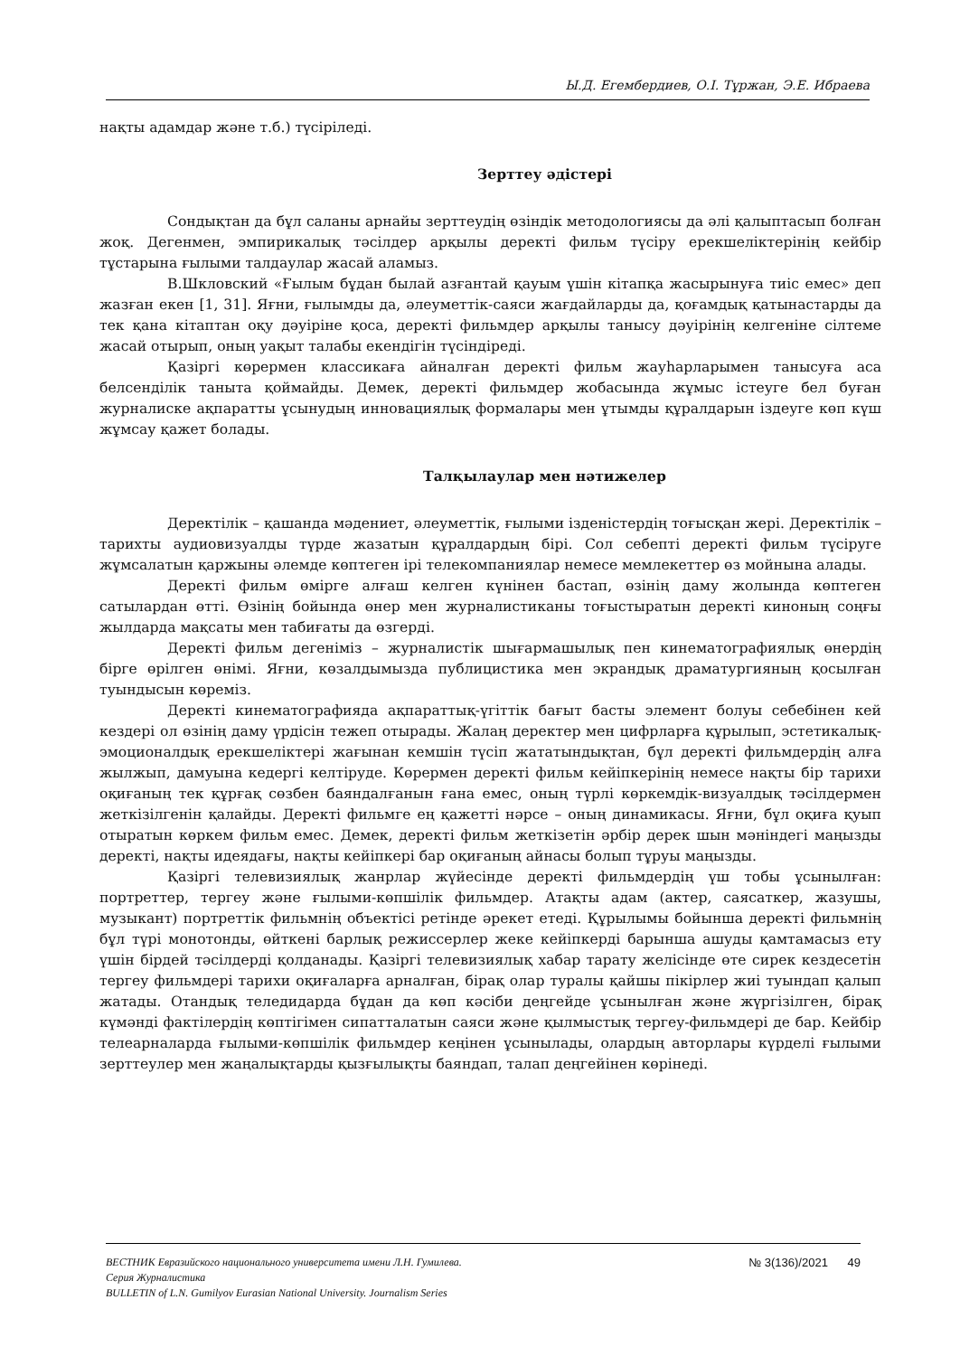Ы.Д. Егембердиев, О.І. Тұржан, Э.Е. Ибраева
нақты адамдар және т.б.) түсіріледі.
Зерттеу әдістері
Сондықтан да бұл саланы арнайы зерттеудің өзіндік методологиясы да әлі қалыптасып болған жоқ. Дегенмен, эмпирикалық тәсілдер арқылы деректі фильм түсіру ерекшеліктерінің кейбір тұстарына ғылыми талдаулар жасай аламыз.
В.Шкловский «Ғылым бұдан былай азғантай қауым үшін кітапқа жасырынуға тиіс емес» деп жазған екен [1, 31]. Яғни, ғылымды да, әлеуметтік-саяси жағдайларды да, қоғамдық қатынастарды да тек қана кітаптан оқу дәуіріне қоса, деректі фильмдер арқылы танысу дәуірінің келгеніне сілтеме жасай отырып, оның уақыт талабы екендігін түсіндіреді.
Қазіргі көрермен классикаға айналған деректі фильм жауһарларымен танысуға аса белсенділік таныта қоймайды. Демек, деректі фильмдер жобасында жұмыс істеуге бел буған журналиске ақпаратты ұсынудың инновациялық формалары мен ұтымды құралдарын іздеуге көп күш жұмсау қажет болады.
Талқылаулар мен нәтижелер
Деректілік – қашанда мәдениет, әлеуметтік, ғылыми ізденістердің тоғысқан жері. Деректілік – тарихты аудиовизуалды түрде жазатын құралдардың бірі. Сол себепті деректі фильм түсіруге жұмсалатын қаржыны әлемде көптеген ірі телекомпаниялар немесе мемлекеттер өз мойнына алады.
Деректі фильм өмірге алғаш келген күнінен бастап, өзінің даму жолында көптеген сатылардан өтті. Өзінің бойында өнер мен журналистиканы тоғыстыратын деректі киноның соңғы жылдарда мақсаты мен табиғаты да өзгерді.
Деректі фильм дегеніміз – журналистік шығармашылық пен кинематографиялық өнердің бірге өрілген өнімі. Яғни, көзалдымызда публицистика мен экрандық драматургияның қосылған туындысын көреміз.
Деректі кинематографияда ақпараттық-үгіттік бағыт басты элемент болуы себебінен кей кездері ол өзінің даму үрдісін тежеп отырады. Жалаң деректер мен цифрларға құрылып, эстетикалық-эмоционалдық ерекшеліктері жағынан кемшін түсіп жататындықтан, бұл деректі фильмдердің алға жылжып, дамуына кедергі келтіруде. Көрермен деректі фильм кейіпкерінің немесе нақты бір тарихи оқиғаның тек құрғақ сөзбен баяндалғанын ғана емес, оның түрлі көркемдік-визуалдық тәсілдермен жеткізілгенін қалайды. Деректі фильмге ең қажетті нәрсе – оның динамикасы. Яғни, бұл оқиға қуып отыратын көркем фильм емес. Демек, деректі фильм жеткізетін әрбір дерек шын мәніндегі маңызды деректі, нақты идеядағы, нақты кейіпкері бар оқиғаның айнасы болып тұруы маңызды.
Қазіргі телевизиялық жанрлар жүйесінде деректі фильмдердің үш тобы ұсынылған: портреттер, тергеу және ғылыми-көпшілік фильмдер. Атақты адам (актер, саясаткер, жазушы, музыкант) портреттік фильмнің объектісі ретінде әрекет етеді. Құрылымы бойынша деректі фильмнің бұл түрі монотонды, өйткені барлық режиссерлер жеке кейіпкерді барынша ашуды қамтамасыз ету үшін бірдей тәсілдерді қолданады. Қазіргі телевизиялық хабар тарату желісінде өте сирек кездесетін тергеу фильмдері тарихи оқиғаларға арналған, бірақ олар туралы қайшы пікірлер жиі туындап қалып жатады. Отандық теледидарда бұдан да көп кәсіби деңгейде ұсынылған және жүргізілген, бірақ күмәнді фактілердің көптігімен сипатталатын саяси және қылмыстық тергеу-фильмдері де бар. Кейбір телеарналарда ғылыми-көпшілік фильмдер кеңінен ұсынылады, олардың авторлары күрделі ғылыми зерттеулер мен жаңалықтарды қызғылықты баяндап, талап деңгейінен көрінеді.
№ 3(136)/2021 49
ВЕСТНИК Евразийского национального университета имени Л.Н. Гумилева.
Серия Журналистика
BULLETIN of L.N. Gumilyov Eurasian National University. Journalism Series